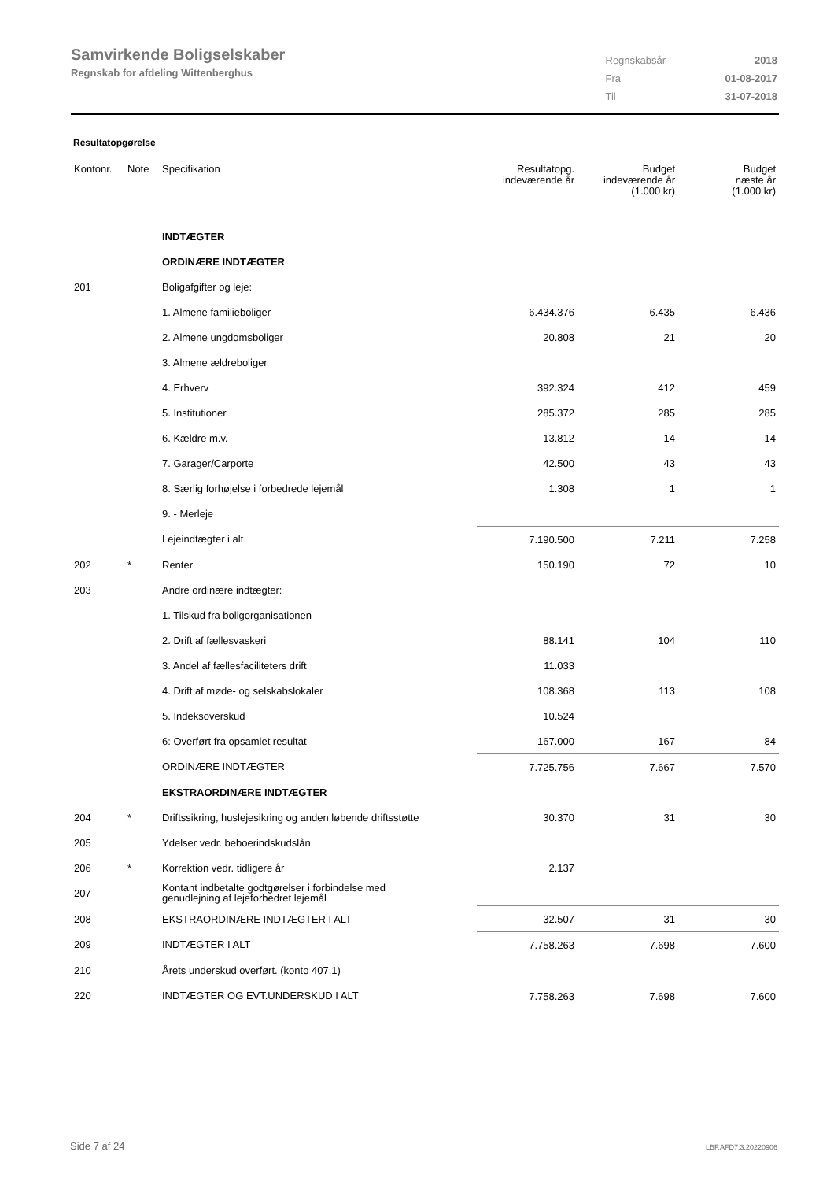Samvirkende Boligselskaber
Regnskab for afdeling Wittenberghus
| Regnskabsår | 2018 |
| Fra | 01-08-2017 |
| Til | 31-07-2018 |
Resultatopgørelse
| Kontonr. | Note | Specifikation | Resultatopg. indeværende år | Budget indeværende år (1.000 kr) | Budget næste år (1.000 kr) |
| --- | --- | --- | --- | --- | --- |
| | | INDTÆGTER | | | |
| | | ORDINÆRE INDTÆGTER | | | |
| 201 | | Boligafgifter og leje: | | | |
| | | 1. Almene familieboliger | 6.434.376 | 6.435 | 6.436 |
| | | 2. Almene ungdomsboliger | 20.808 | 21 | 20 |
| | | 3. Almene ældreboliger | | | |
| | | 4. Erhverv | 392.324 | 412 | 459 |
| | | 5. Institutioner | 285.372 | 285 | 285 |
| | | 6. Kældre m.v. | 13.812 | 14 | 14 |
| | | 7. Garager/Carporte | 42.500 | 43 | 43 |
| | | 8. Særlig forhøjelse i forbedrede lejemål | 1.308 | 1 | 1 |
| | | 9. - Merleje | | | |
| | | Lejeindtægter i alt | 7.190.500 | 7.211 | 7.258 |
| 202 | * | Renter | 150.190 | 72 | 10 |
| 203 | | Andre ordinære indtægter: | | | |
| | | 1. Tilskud fra boligorganisationen | | | |
| | | 2. Drift af fællesvaskeri | 88.141 | 104 | 110 |
| | | 3. Andel af fællesfaciliteters drift | 11.033 | | |
| | | 4. Drift af møde- og selskabslokaler | 108.368 | 113 | 108 |
| | | 5. Indeksoverskud | 10.524 | | |
| | | 6: Overført fra opsamlet resultat | 167.000 | 167 | 84 |
| | | ORDINÆRE INDTÆGTER | 7.725.756 | 7.667 | 7.570 |
| | | EKSTRAORDINÆRE INDTÆGTER | | | |
| 204 | * | Driftssikring, huslejesikring og anden løbende driftsstøtte | 30.370 | 31 | 30 |
| 205 | | Ydelser vedr. beboerindskudslån | | | |
| 206 | * | Korrektion vedr. tidligere år | 2.137 | | |
| 207 | | Kontant indbetalte godtgørelser i forbindelse med genudlejning af lejeforbedret lejemål | | | |
| 208 | | EKSTRAORDINÆRE INDTÆGTER I ALT | 32.507 | 31 | 30 |
| 209 | | INDTÆGTER I ALT | 7.758.263 | 7.698 | 7.600 |
| 210 | | Årets underskud overført. (konto 407.1) | | | |
| 220 | | INDTÆGTER OG EVT.UNDERSKUD I ALT | 7.758.263 | 7.698 | 7.600 |
Side 7 af 24 LBF.AFD7.3.20220906